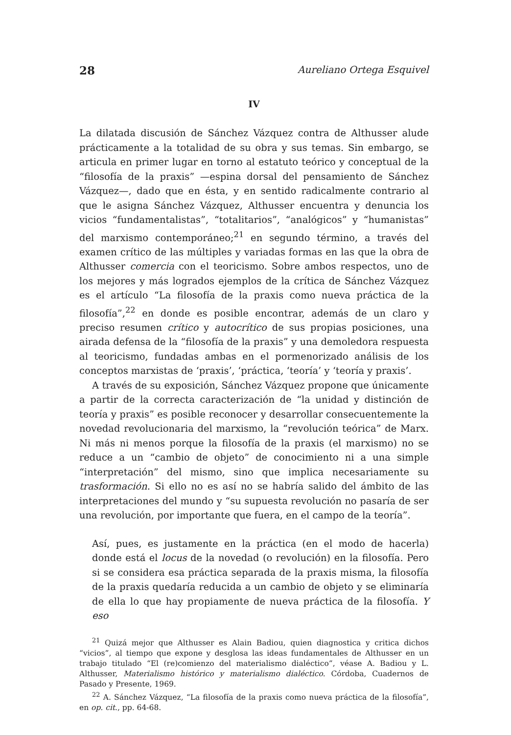28 Aureliano Ortega Esquivel
IV
La dilatada discusión de Sánchez Vázquez contra de Althusser alude prácticamente a la totalidad de su obra y sus temas. Sin embargo, se articula en primer lugar en torno al estatuto teórico y conceptual de la “filosofía de la praxis” —espina dorsal del pensamiento de Sánchez Vázquez—, dado que en ésta, y en sentido radicalmente contrario al que le asigna Sánchez Vázquez, Althusser encuentra y denuncia los vicios “fundamentalistas”, “totalitarios”, “analógicos” y “humanistas” del marxismo contemporáneo;<sup>21</sup> en segundo término, a través del examen crítico de las múltiples y variadas formas en las que la obra de Althusser comercia con el teoricismo. Sobre ambos respectos, uno de los mejores y más logrados ejemplos de la crítica de Sánchez Vázquez es el artículo “La filosofía de la praxis como nueva práctica de la filosofía”,<sup>22</sup> en donde es posible encontrar, además de un claro y preciso resumen crítico y autocrítico de sus propias posiciones, una airada defensa de la “filosofía de la praxis” y una demoledora respuesta al teoricismo, fundadas ambas en el pormenorizado análisis de los conceptos marxistas de ‘praxis’, ‘práctica, ‘teoría’ y ‘teoría y praxis’.
A través de su exposición, Sánchez Vázquez propone que únicamente a partir de la correcta caracterización de “la unidad y distinción de teoría y praxis” es posible reconocer y desarrollar consecuentemente la novedad revolucionaria del marxismo, la “revolución teórica” de Marx. Ni más ni menos porque la filosofía de la praxis (el marxismo) no se reduce a un “cambio de objeto” de conocimiento ni a una simple “interpretación” del mismo, sino que implica necesariamente su trasformación. Si ello no es así no se habría salido del ámbito de las interpretaciones del mundo y “su supuesta revolución no pasaría de ser una revolución, por importante que fuera, en el campo de la teoría”.
Así, pues, es justamente en la práctica (en el modo de hacerla) donde está el locus de la novedad (o revolución) en la filosofía. Pero si se considera esa práctica separada de la praxis misma, la filosofía de la praxis quedaría reducida a un cambio de objeto y se eliminaría de ella lo que hay propiamente de nueva práctica de la filosofía. Y eso
<sup>21</sup> Quizá mejor que Althusser es Alain Badiou, quien diagnostica y critica dichos “vicios”, al tiempo que expone y desglosa las ideas fundamentales de Althusser en un trabajo titulado “El (re)comienzo del materialismo dialéctico”, véase A. Badiou y L. Althusser, Materialismo histórico y materialismo dialéctico. Córdoba, Cuadernos de Pasado y Presente, 1969.
<sup>22</sup> A. Sánchez Vázquez, “La filosofía de la praxis como nueva práctica de la filosofía”, en op. cit., pp. 64-68.